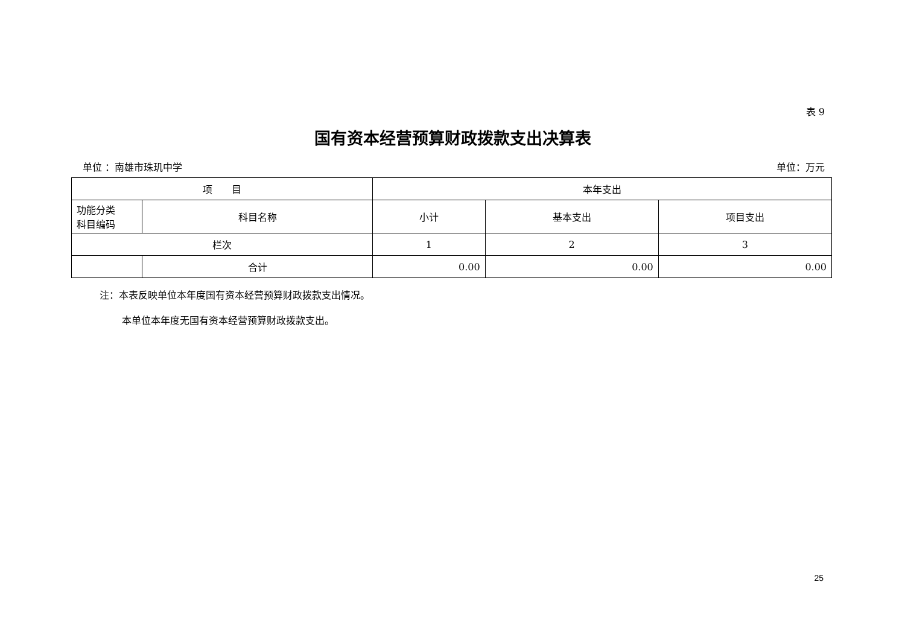表 9
国有资本经营预算财政拨款支出决算表
单位 ：南雄市珠玑中学 单位：万元
| 项 目 | | 本年支出 | | |
| --- | --- | --- | --- | --- |
| 功能分类 科目编码 | 科目名称 | 小计 | 基本支出 | 项目支出 |
| 栏次 | | 1 | 2 | 3 |
| | 合计 | 0.00 | 0.00 | 0.00 |
注：本表反映单位本年度国有资本经营预算财政拨款支出情况。
本单位本年度无国有资本经营预算财政拨款支出。
25